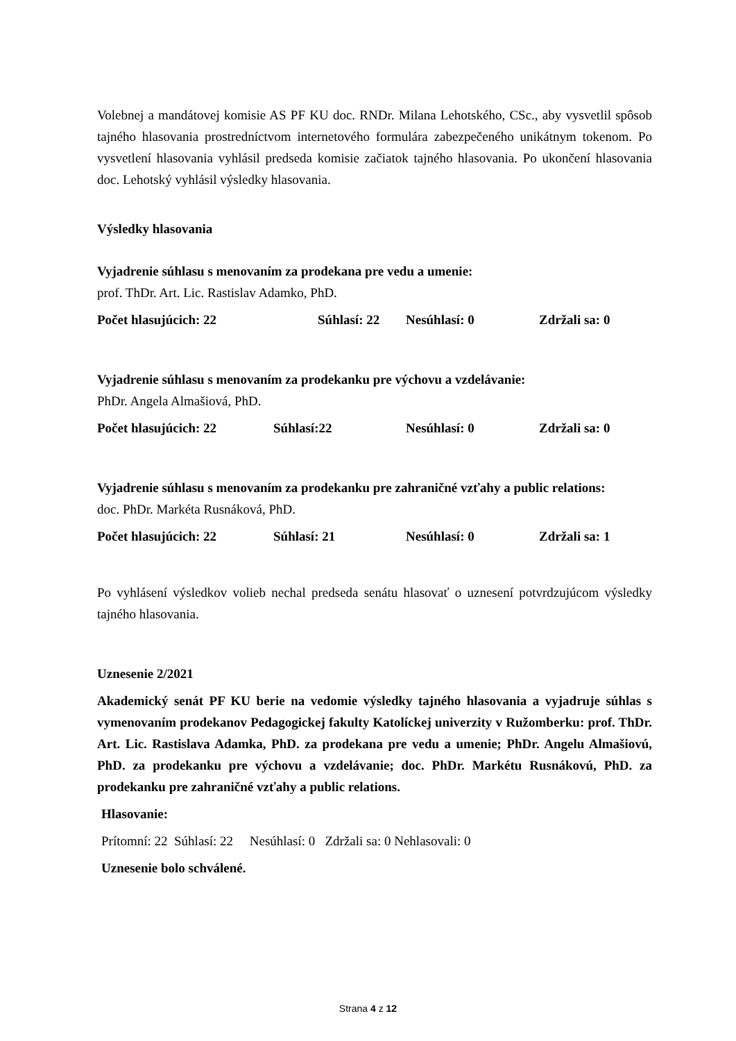Volebnej a mandátovej komisie AS PF KU doc. RNDr. Milana Lehotského, CSc., aby vysvetlil spôsob tajného hlasovania prostredníctvom internetového formulára zabezpečeného unikátnym tokenom. Po vysvetlení hlasovania vyhlásil predseda komisie začiatok tajného hlasovania. Po ukončení hlasovania doc. Lehotský vyhlásil výsledky hlasovania.
Výsledky hlasovania
Vyjadrenie súhlasu s menovaním za prodekana pre vedu a umenie:
prof. ThDr. Art. Lic. Rastislav Adamko, PhD.
Počet hlasujúcich: 22 Súhlasí: 22 Nesúhlasí: 0 Zdržali sa: 0
Vyjadrenie súhlasu s menovaním za prodekanku pre výchovu a vzdelávanie:
PhDr. Angela Almašiová, PhD.
Počet hlasujúcich: 22 Súhlasí:22 Nesúhlasí: 0 Zdržali sa: 0
Vyjadrenie súhlasu s menovaním za prodekanku pre zahraničné vzťahy a public relations:
doc. PhDr. Markéta Rusnáková, PhD.
Počet hlasujúcich: 22 Súhlasí: 21 Nesúhlasí: 0 Zdržali sa: 1
Po vyhlásení výsledkov volieb nechal predseda senátu hlasovať o uznesení potvrdzujúcom výsledky tajného hlasovania.
Uznesenie 2/2021
Akademický senát PF KU berie na vedomie výsledky tajného hlasovania a vyjadruje súhlas s vymenovaním prodekanov Pedagogickej fakulty Katolíckej univerzity v Ružomberku: prof. ThDr. Art. Lic. Rastislava Adamka, PhD. za prodekana pre vedu a umenie; PhDr. Angelu Almašiovú, PhD. za prodekanku pre výchovu a vzdelávanie; doc. PhDr. Markétu Rusnákovú, PhD. za prodekanku pre zahraničné vzťahy a public relations.
Hlasovanie:
Prítomní: 22 Súhlasí: 22 Nesúhlasí: 0 Zdržali sa: 0 Nehlasovali: 0
Uznesenie bolo schválené.
Strana 4 z 12